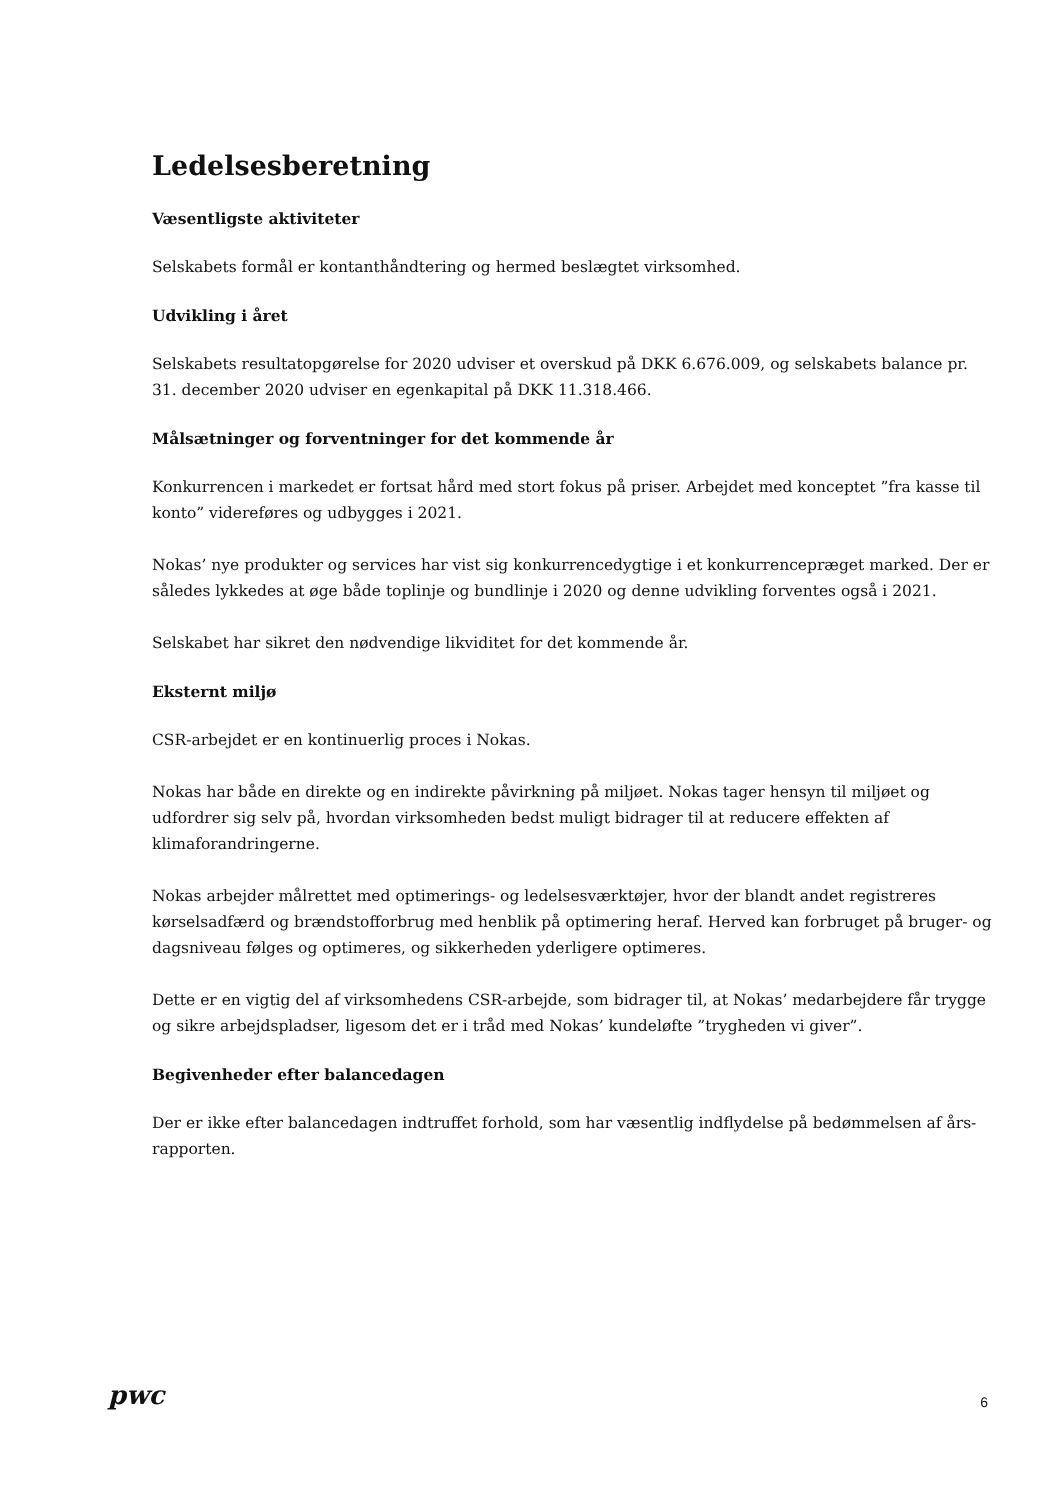Ledelsesberetning
Væsentligste aktiviteter
Selskabets formål er kontanthåndtering og hermed beslægtet virksomhed.
Udvikling i året
Selskabets resultatopgørelse for 2020 udviser et overskud på DKK 6.676.009, og selskabets balance pr. 31. december 2020 udviser en egenkapital på DKK 11.318.466.
Målsætninger og forventninger for det kommende år
Konkurrencen i markedet er fortsat hård med stort fokus på priser. Arbejdet med konceptet ”fra kasse til konto” videreføres og udbygges i 2021.
Nokas’ nye produkter og services har vist sig konkurrencedygtige i et konkurrencepræget marked. Der er således lykkedes at øge både toplinje og bundlinje i 2020 og denne udvikling forventes også i 2021.
Selskabet har sikret den nødvendige likviditet for det kommende år.
Eksternt miljø
CSR-arbejdet er en kontinuerlig proces i Nokas.
Nokas har både en direkte og en indirekte påvirkning på miljøet. Nokas tager hensyn til miljøet og udfordrer sig selv på, hvordan virksomheden bedst muligt bidrager til at reducere effekten af klimaforandringerne.
Nokas arbejder målrettet med optimerings- og ledelsesværktøjer, hvor der blandt andet registreres kørselsadfærd og brændstofforbrug med henblik på optimering heraf. Herved kan forbruget på bruger- og dagsniveau følges og optimeres, og sikkerheden yderligere optimeres.
Dette er en vigtig del af virksomhedens CSR-arbejde, som bidrager til, at Nokas’ medarbejdere får trygge og sikre arbejdspladser, ligesom det er i tråd med Nokas’ kundeløfte ”trygheden vi giver”.
Begivenheder efter balancedagen
Der er ikke efter balancedagen indtruffet forhold, som har væsentlig indflydelse på bedømmelsen af års-rapporten.
pwc 6